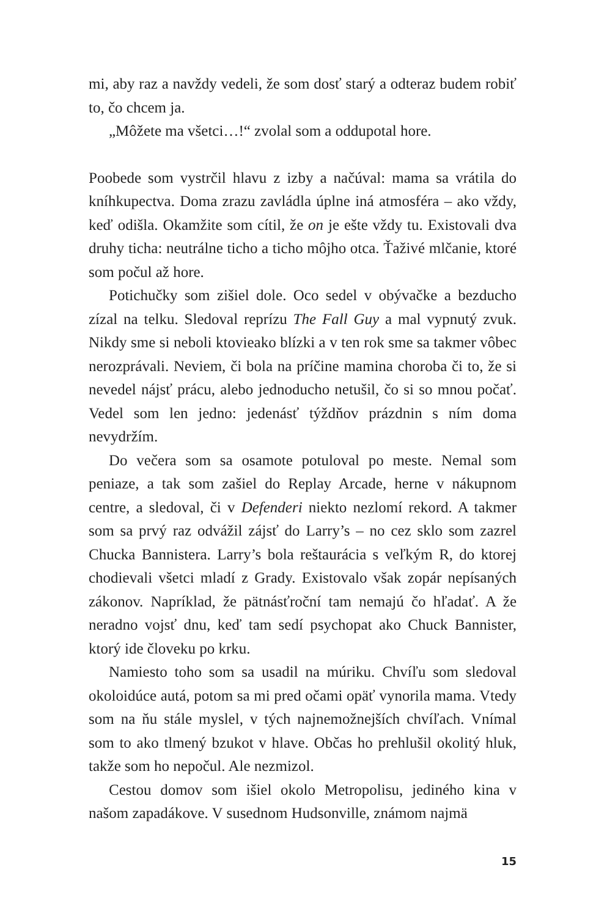mi, aby raz a navždy vedeli, že som dosť starý a odteraz budem robiť to, čo chcem ja.
„Môžete ma všetci…!“ zvolal som a oddupotal hore.
Poobede som vystrčil hlavu z izby a načúval: mama sa vrátila do kníhkupectva. Doma zrazu zavládla úplne iná atmosféra – ako vždy, keď odišla. Okamžite som cítil, že on je ešte vždy tu. Existovali dva druhy ticha: neutrálne ticho a ticho môjho otca. Ťaživé mlčanie, ktoré som počul až hore.
Potichučky som zišiel dole. Oco sedel v obývačke a bezducho zízal na telku. Sledoval reprízu The Fall Guy a mal vypnutý zvuk. Nikdy sme si neboli ktovieako blízki a v ten rok sme sa takmer vôbec nerozprávali. Neviem, či bola na príčine mamina choroba či to, že si nevedel nájsť prácu, alebo jednoducho netušil, čo si so mnou počať. Vedel som len jedno: jedenásť týždňov prázdnin s ním doma nevydržím.
Do večera som sa osamote potuloval po meste. Nemal som peniaze, a tak som zašiel do Replay Arcade, herne v nákupnom centre, a sledoval, či v Defenderi niekto nezlomí rekord. A takmer som sa prvý raz odvážil zájsť do Larry’s – no cez sklo som zazrel Chucka Bannistera. Larry’s bola reštaurácia s veľkým R, do ktorej chodievali všetci mladí z Grady. Existovalo však zopár nepísaných zákonov. Napríklad, že pätnásťroční tam nemajú čo hľadať. A že neradno vojsť dnu, keď tam sedí psychopat ako Chuck Bannister, ktorý ide človeku po krku.
Namiesto toho som sa usadil na múriku. Chvíľu som sledoval okoloidúce autá, potom sa mi pred očami opäť vynorila mama. Vtedy som na ňu stále myslel, v tých najnemožnejších chvíľach. Vnímal som to ako tlmený bzukot v hlave. Občas ho prehlušil okolitý hluk, takže som ho nepočul. Ale nezmizol.
Cestou domov som išiel okolo Metropolisu, jediného kina v našom zapadákove. V susednom Hudsonville, známom najmä
15